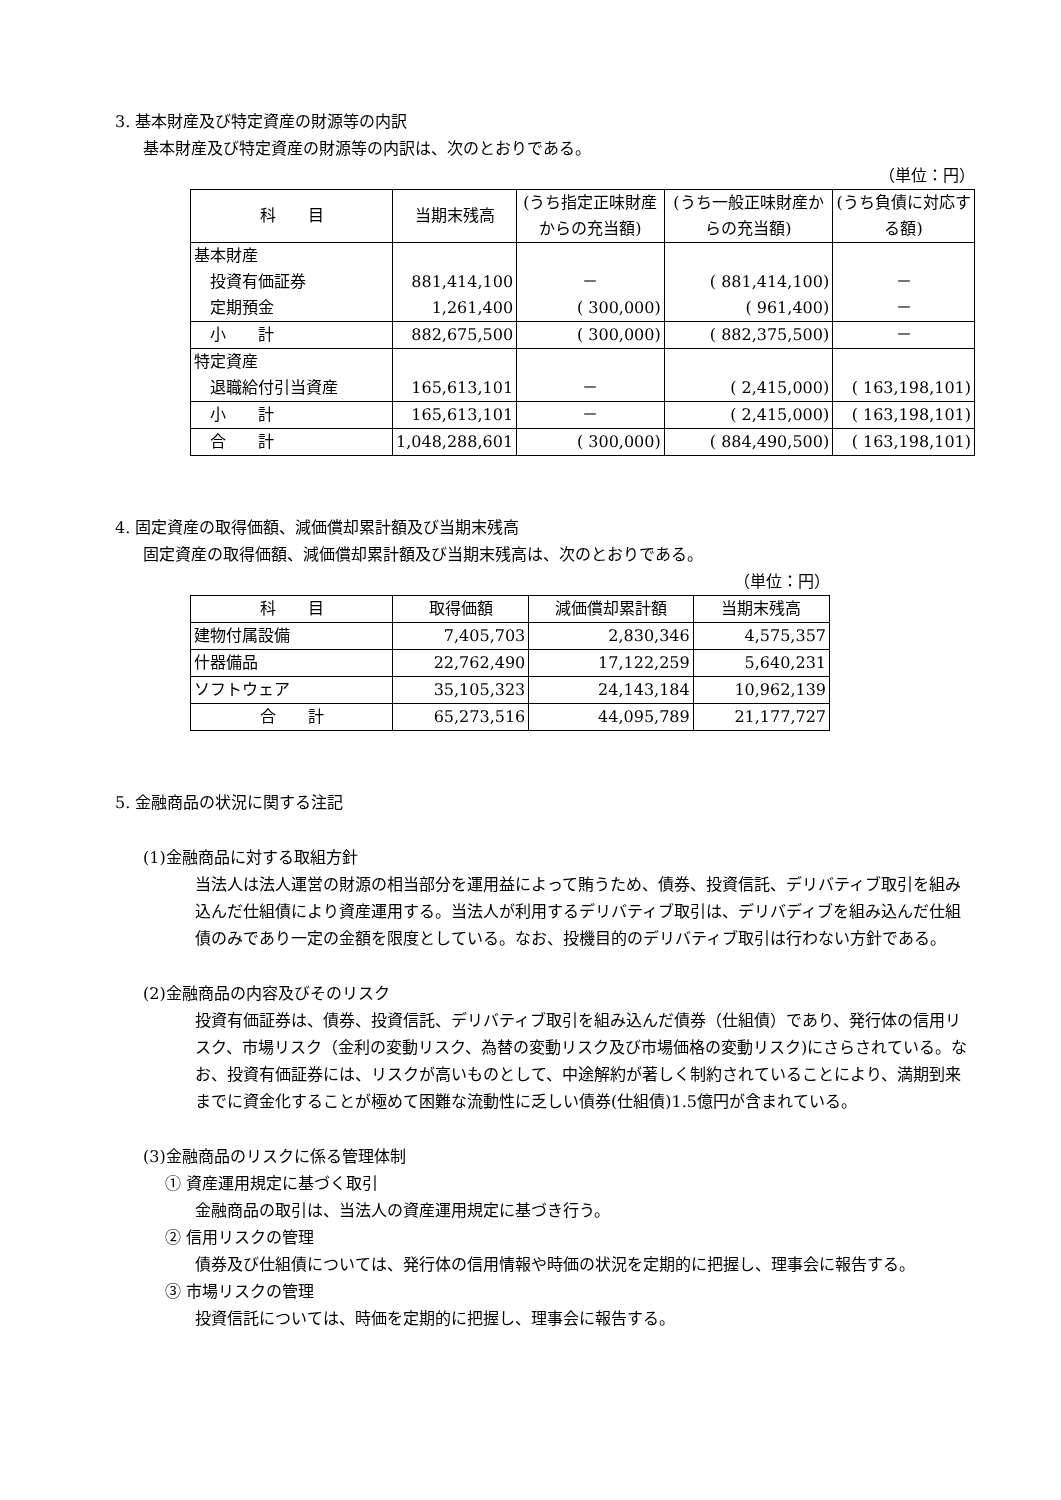3. 基本財産及び特定資産の財源等の内訳
基本財産及び特定資産の財源等の内訳は、次のとおりである。
（単位：円）
| 科 目 | 当期末残高 | (うち指定正味財産からの充当額) | (うち一般正味財産からの充当額) | (うち負債に対応する額) |
| --- | --- | --- | --- | --- |
| 基本財産 | | | | |
| 投資有価証券 | 881,414,100 | － | ( 881,414,100) | － |
| 定期預金 | 1,261,400 | ( 300,000) | ( 961,400) | － |
| 小 計 | 882,675,500 | ( 300,000) | ( 882,375,500) | － |
| 特定資産 | | | | |
| 退職給付引当資産 | 165,613,101 | － | ( 2,415,000) | ( 163,198,101) |
| 小 計 | 165,613,101 | － | ( 2,415,000) | ( 163,198,101) |
| 合 計 | 1,048,288,601 | ( 300,000) | ( 884,490,500) | ( 163,198,101) |
4. 固定資産の取得価額、減価償却累計額及び当期末残高
固定資産の取得価額、減価償却累計額及び当期末残高は、次のとおりである。
（単位：円）
| 科 目 | 取得価額 | 減価償却累計額 | 当期末残高 |
| --- | --- | --- | --- |
| 建物付属設備 | 7,405,703 | 2,830,346 | 4,575,357 |
| 什器備品 | 22,762,490 | 17,122,259 | 5,640,231 |
| ソフトウェア | 35,105,323 | 24,143,184 | 10,962,139 |
| 合 計 | 65,273,516 | 44,095,789 | 21,177,727 |
5. 金融商品の状況に関する注記
(1)金融商品に対する取組方針
当法人は法人運営の財源の相当部分を運用益によって賄うため、債券、投資信託、デリバティブ取引を組み込んだ仕組債により資産運用する。当法人が利用するデリバティブ取引は、デリバディブを組み込んだ仕組債のみであり一定の金額を限度としている。なお、投機目的のデリバティブ取引は行わない方針である。
(2)金融商品の内容及びそのリスク
投資有価証券は、債券、投資信託、デリバティブ取引を組み込んだ債券（仕組債）であり、発行体の信用リスク、市場リスク（金利の変動リスク、為替の変動リスク及び市場価格の変動リスク)にさらされている。なお、投資有価証券には、リスクが高いものとして、中途解約が著しく制約されていることにより、満期到来までに資金化することが極めて困難な流動性に乏しい債券(仕組債)1.5億円が含まれている。
(3)金融商品のリスクに係る管理体制
① 資産運用規定に基づく取引
金融商品の取引は、当法人の資産運用規定に基づき行う。
② 信用リスクの管理
債券及び仕組債については、発行体の信用情報や時価の状況を定期的に把握し、理事会に報告する。
③ 市場リスクの管理
投資信託については、時価を定期的に把握し、理事会に報告する。